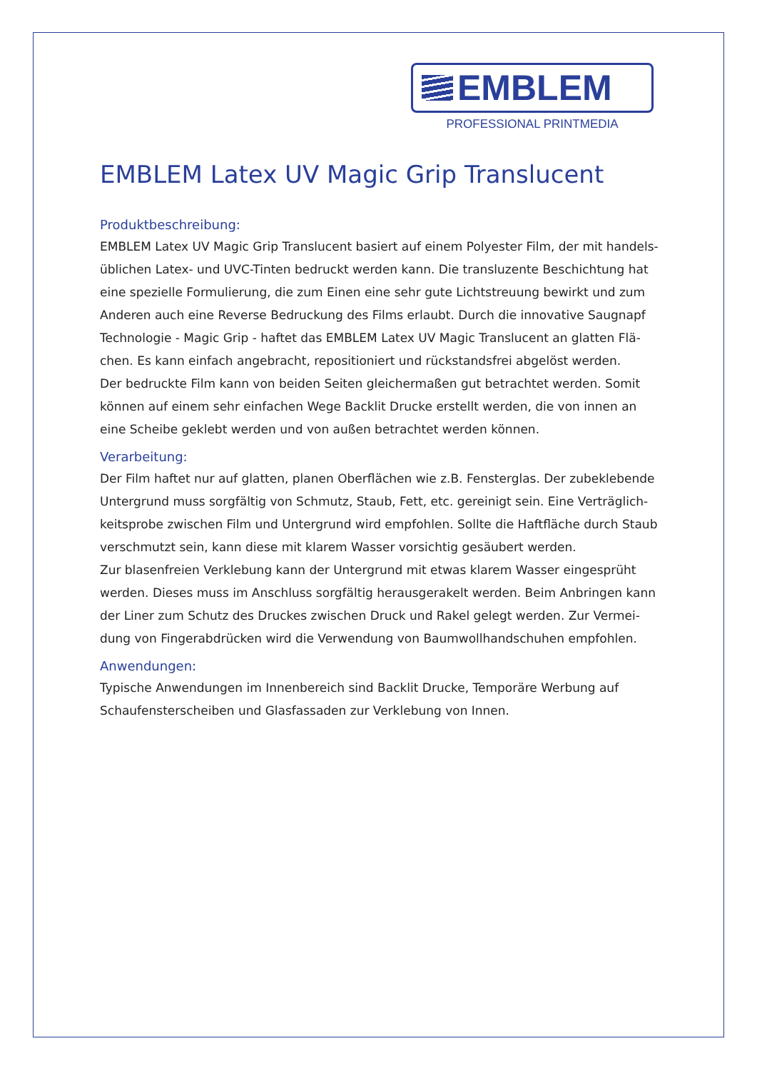EMBLEM
PROFESSIONAL PRINTMEDIA
EMBLEM Latex UV Magic Grip Translucent
Produktbeschreibung:
EMBLEM Latex UV Magic Grip Translucent basiert auf einem Polyester Film, der mit handels­üblichen Latex- und UVC-Tinten bedruckt werden kann. Die transluzente Beschichtung hat eine spezielle Formulierung, die zum Einen eine sehr gute Lichtstreuung bewirkt und zum Anderen auch eine Reverse Bedruckung des Films erlaubt. Durch die innovative Saugnapf Technologie - Magic Grip - haftet das EMBLEM Latex UV Magic Translucent an glatten Flä­chen. Es kann einfach angebracht, repositioniert und rückstandsfrei abgelöst werden.
Der bedruckte Film kann von beiden Seiten gleichermaßen gut betrachtet werden. Somit können auf einem sehr einfachen Wege Backlit Drucke erstellt werden, die von innen an eine Scheibe geklebt werden und von außen betrachtet werden können.
Verarbeitung:
Der Film haftet nur auf glatten, planen Oberflächen wie z.B. Fensterglas. Der zubeklebende Untergrund muss sorgfältig von Schmutz, Staub, Fett, etc. gereinigt sein. Eine Verträglich­keitsprobe zwischen Film und Untergrund wird empfohlen. Sollte die Haftfläche durch Staub verschmutzt sein, kann diese mit klarem Wasser vorsichtig gesäubert werden.
Zur blasenfreien Verklebung kann der Untergrund mit etwas klarem Wasser eingesprüht werden. Dieses muss im Anschluss sorgfältig herausgerakelt werden. Beim Anbringen kann der Liner zum Schutz des Druckes zwischen Druck und Rakel gelegt werden. Zur Vermei­dung von Fingerabdrücken wird die Verwendung von Baumwollhandschuhen empfohlen.
Anwendungen:
Typische Anwendungen im Innenbereich sind Backlit Drucke, Temporäre Werbung auf Schaufensterscheiben und Glasfassaden zur Verklebung von Innen.